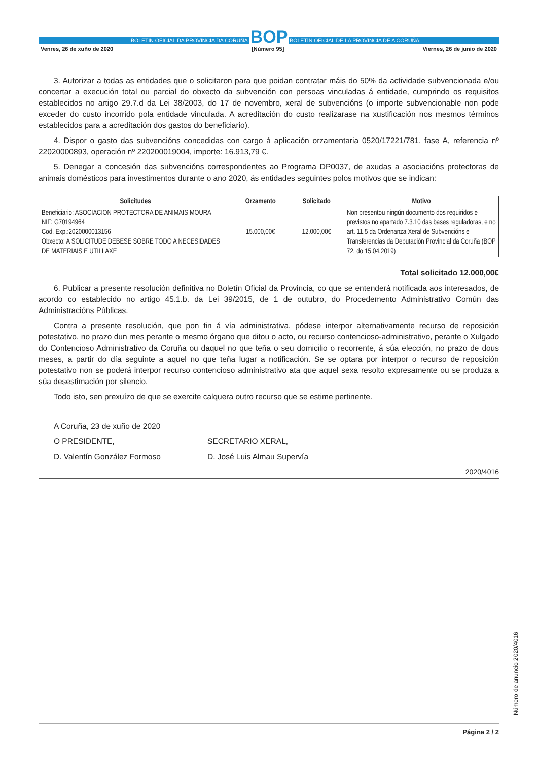BOLETÍN OFICIAL DA PROVINCIA DA CORUÑA BOP BOLETÍN OFICIAL DE LA PROVINCIA DE A CORUÑA
Venres, 26 de xuño de 2020 [Número 95] Viernes, 26 de junio de 2020
3. Autorizar a todas as entidades que o solicitaron para que poidan contratar máis do 50% da actividade subvencionada e/ou concertar a execución total ou parcial do obxecto da subvención con persoas vinculadas á entidade, cumprindo os requisitos establecidos no artigo 29.7.d da Lei 38/2003, do 17 de novembro, xeral de subvencións (o importe subvencionable non pode exceder do custo incorrido pola entidade vinculada. A acreditación do custo realizarase na xustificación nos mesmos términos establecidos para a acreditación dos gastos do beneficiario).
4. Dispor o gasto das subvencións concedidas con cargo á aplicación orzamentaria 0520/17221/781, fase A, referencia nº 22020000893, operación nº 220200019004, importe: 16.913,79 €.
5. Denegar a concesión das subvencións correspondentes ao Programa DP0037, de axudas a asociacións protectoras de animais domésticos para investimentos durante o ano 2020, ás entidades seguintes polos motivos que se indican:
| Solicitudes | Orzamento | Solicitado | Motivo |
| --- | --- | --- | --- |
| Beneficiario: ASOCIACION PROTECTORA DE ANIMAIS MOURA NIF: G70194964 Cod. Exp.:2020000013156 Obxecto: A SOLICITUDE DEBESE SOBRE TODO A NECESIDADES DE MATERIAIS E UTILLAXE | 15.000,00€ | 12.000,00€ | Non presentou ningún documento dos requiridos e previstos no apartado 7.3.10 das bases reguladoras, e no art. 11.5 da Ordenanza Xeral de Subvencións e Transferencias da Deputación Provincial da Coruña (BOP 72, do 15.04.2019) |
Total solicitado 12.000,00€
6. Publicar a presente resolución definitiva no Boletín Oficial da Provincia, co que se entenderá notificada aos interesados, de acordo co establecido no artigo 45.1.b. da Lei 39/2015, de 1 de outubro, do Procedemento Administrativo Común das Administracións Públicas.
Contra a presente resolución, que pon fin á vía administrativa, pódese interpor alternativamente recurso de reposición potestativo, no prazo dun mes perante o mesmo órgano que ditou o acto, ou recurso contencioso-administrativo, perante o Xulgado do Contencioso Administrativo da Coruña ou daquel no que teña o seu domicilio o recorrente, á súa elección, no prazo de dous meses, a partir do día seguinte a aquel no que teña lugar a notificación. Se se optara por interpor o recurso de reposición potestativo non se poderá interpor recurso contencioso administrativo ata que aquel sexa resolto expresamente ou se produza a súa desestimación por silencio.
Todo isto, sen prexuízo de que se exercite calquera outro recurso que se estime pertinente.
A Coruña, 23 de xuño de 2020
O PRESIDENTE, SECRETARIO XERAL,
D. Valentín González Formoso D. José Luis Almau Supervía
2020/4016
Número de anuncio 2020/4016
Página 2 / 2